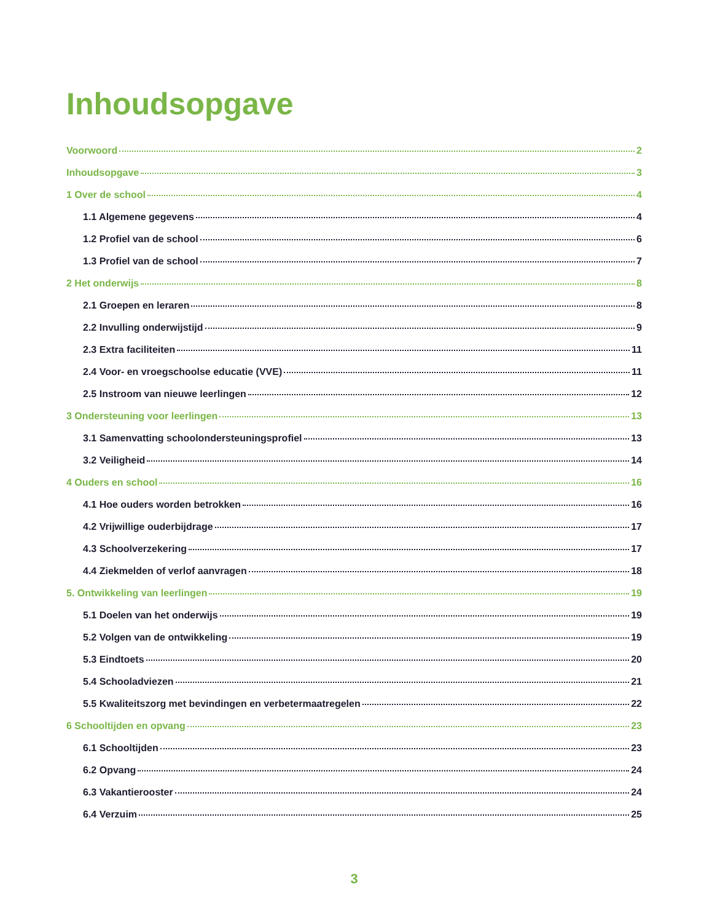Inhoudsopgave
Voorwoord 2
Inhoudsopgave 3
1 Over de school 4
1.1 Algemene gegevens 4
1.2 Profiel van de school 6
1.3 Profiel van de school 7
2 Het onderwijs 8
2.1 Groepen en leraren 8
2.2 Invulling onderwijstijd 9
2.3 Extra faciliteiten 11
2.4 Voor- en vroegschoolse educatie (VVE) 11
2.5 Instroom van nieuwe leerlingen 12
3 Ondersteuning voor leerlingen 13
3.1 Samenvatting schoolondersteuningsprofiel 13
3.2 Veiligheid 14
4 Ouders en school 16
4.1 Hoe ouders worden betrokken 16
4.2 Vrijwillige ouderbijdrage 17
4.3 Schoolverzekering 17
4.4 Ziekmelden of verlof aanvragen 18
5. Ontwikkeling van leerlingen 19
5.1 Doelen van het onderwijs 19
5.2 Volgen van de ontwikkeling 19
5.3 Eindtoets 20
5.4 Schooladviezen 21
5.5 Kwaliteitszorg met bevindingen en verbetermaatregelen 22
6 Schooltijden en opvang 23
6.1 Schooltijden 23
6.2 Opvang 24
6.3 Vakantierooster 24
6.4 Verzuim 25
3